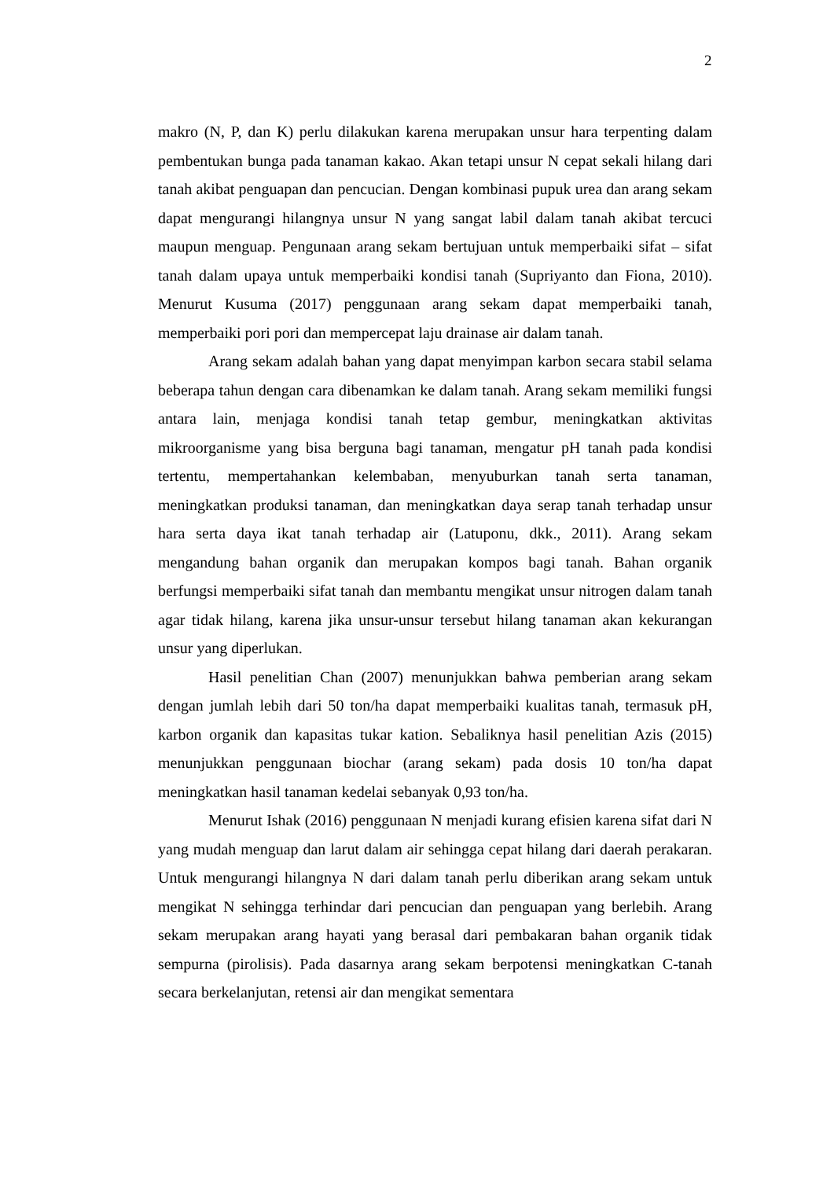2
makro (N, P, dan K) perlu dilakukan karena merupakan unsur hara terpenting dalam pembentukan bunga pada tanaman kakao. Akan tetapi unsur N cepat sekali hilang dari tanah akibat penguapan dan pencucian. Dengan kombinasi pupuk urea dan arang sekam dapat mengurangi hilangnya unsur N yang sangat labil dalam tanah akibat tercuci maupun menguap. Pengunaan arang sekam bertujuan untuk memperbaiki sifat – sifat tanah dalam upaya untuk memperbaiki kondisi tanah (Supriyanto dan Fiona, 2010). Menurut Kusuma (2017) penggunaan arang sekam dapat memperbaiki tanah, memperbaiki pori pori dan mempercepat laju drainase air dalam tanah.
Arang sekam adalah bahan yang dapat menyimpan karbon secara stabil selama beberapa tahun dengan cara dibenamkan ke dalam tanah. Arang sekam memiliki fungsi antara lain, menjaga kondisi tanah tetap gembur, meningkatkan aktivitas mikroorganisme yang bisa berguna bagi tanaman, mengatur pH tanah pada kondisi tertentu, mempertahankan kelembaban, menyuburkan tanah serta tanaman, meningkatkan produksi tanaman, dan meningkatkan daya serap tanah terhadap unsur hara serta daya ikat tanah terhadap air (Latuponu, dkk., 2011). Arang sekam mengandung bahan organik dan merupakan kompos bagi tanah. Bahan organik berfungsi memperbaiki sifat tanah dan membantu mengikat unsur nitrogen dalam tanah agar tidak hilang, karena jika unsur-unsur tersebut hilang tanaman akan kekurangan unsur yang diperlukan.
Hasil penelitian Chan (2007) menunjukkan bahwa pemberian arang sekam dengan jumlah lebih dari 50 ton/ha dapat memperbaiki kualitas tanah, termasuk pH, karbon organik dan kapasitas tukar kation. Sebaliknya hasil penelitian Azis (2015) menunjukkan penggunaan biochar (arang sekam) pada dosis 10 ton/ha dapat meningkatkan hasil tanaman kedelai sebanyak 0,93 ton/ha.
Menurut Ishak (2016) penggunaan N menjadi kurang efisien karena sifat dari N yang mudah menguap dan larut dalam air sehingga cepat hilang dari daerah perakaran. Untuk mengurangi hilangnya N dari dalam tanah perlu diberikan arang sekam untuk mengikat N sehingga terhindar dari pencucian dan penguapan yang berlebih. Arang sekam merupakan arang hayati yang berasal dari pembakaran bahan organik tidak sempurna (pirolisis). Pada dasarnya arang sekam berpotensi meningkatkan C-tanah secara berkelanjutan, retensi air dan mengikat sementara